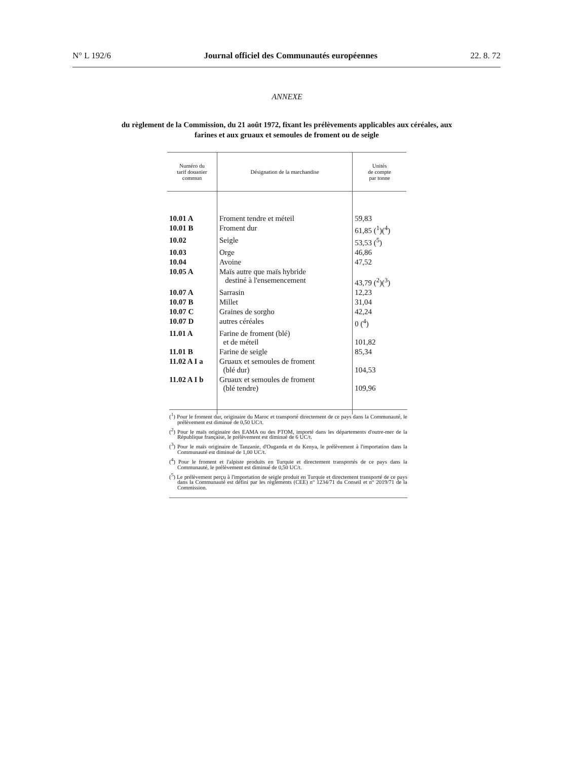N° L 192/6 Journal officiel des Communautés européennes 22. 8. 72
ANNEXE
du règlement de la Commission, du 21 août 1972, fixant les prélèvements applicables aux céréales, aux farines et aux gruaux et semoules de froment ou de seigle
| Numéro du tarif douanier commun | Désignation de la marchandise | Unités de compte par tonne |
| --- | --- | --- |
| 10.01 A | Froment tendre et méteil | 59,83 |
| 10.01 B | Froment dur | 61,85 (<sup>1</sup>)(<sup>4</sup>) |
| 10.02 | Seigle | 53,53 (<sup>5</sup>) |
| 10.03 | Orge | 46,86 |
| 10.04 | Avoine | 47,52 |
| 10.05 A | Maïs autre que maïs hybride destiné à l'ensemencement | 43,79 (<sup>2</sup>)(<sup>3</sup>) |
| 10.07 A | Sarrasin | 12,23 |
| 10.07 B | Millet | 31,04 |
| 10.07 C | Graines de sorgho | 42,24 |
| 10.07 D | autres céréales | 0 (<sup>4</sup>) |
| 11.01 A | Farine de froment (blé) et de méteil | 101,82 |
| 11.01 B | Farine de seigle | 85,34 |
| 11.02 A I a | Gruaux et semoules de froment (blé dur) | 104,53 |
| 11.02 A I b | Gruaux et semoules de froment (blé tendre) | 109,96 |
(<sup>1</sup>) Pour le froment dur, originaire du Maroc et transporté directement de ce pays dans la Communauté, le prélèvement est diminué de 0,50 UC/t.
(<sup>2</sup>) Pour le maïs originaire des EAMA ou des PTOM, importé dans les départements d'outre-mer de la République française, le prélèvement est diminué de 6 UC/t.
(<sup>3</sup>) Pour le maïs originaire de Tanzanie, d'Ouganda et du Kenya, le prélèvement à l'importation dans la Communauté est diminué de 1,00 UC/t.
(<sup>4</sup>) Pour le froment et l'alpiste produits en Turquie et directement transportés de ce pays dans la Communauté, le prélèvement est diminué de 0,50 UC/t.
(<sup>5</sup>) Le prélèvement perçu à l'importation de seigle produit en Turquie et directement transporté de ce pays dans la Communauté est défini par les règlements (CEE) n° 1234/71 du Conseil et n° 2019/71 de la Commission.